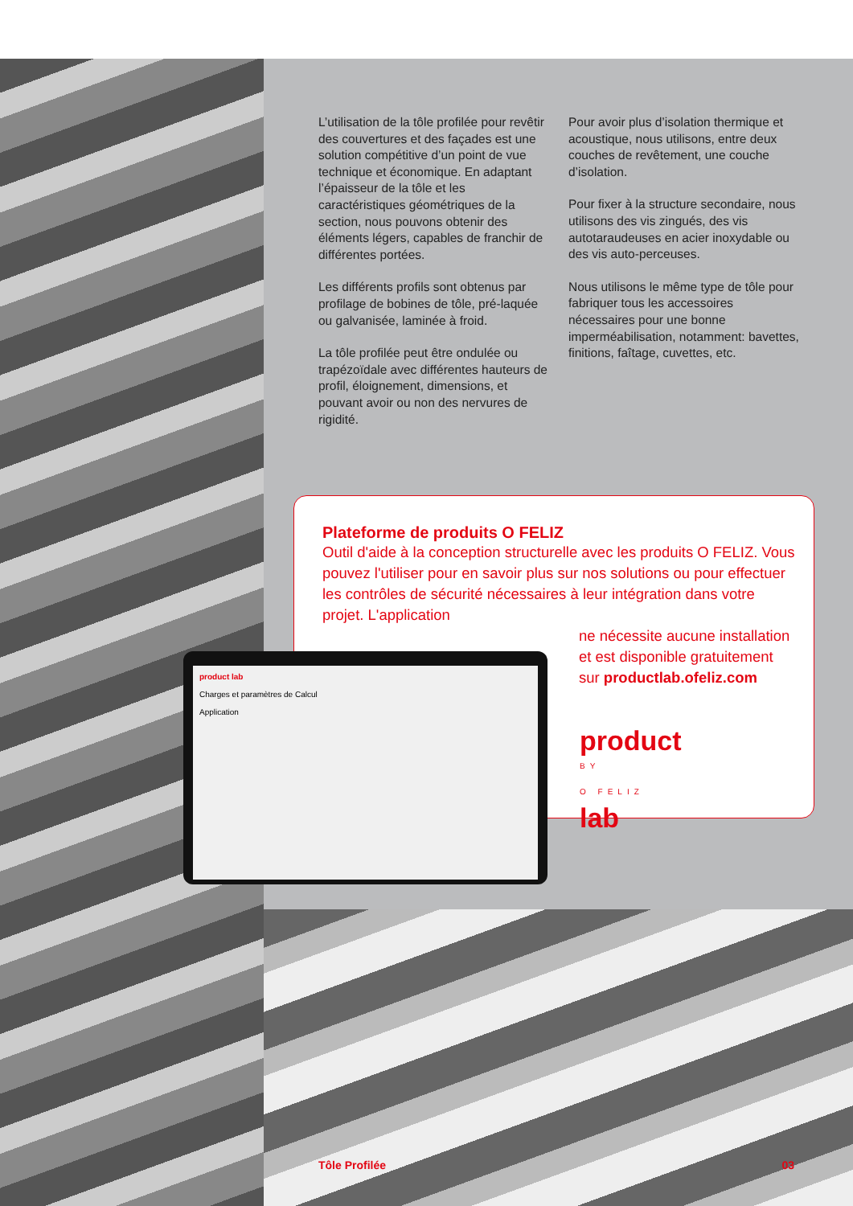L’utilisation de la tôle profilée pour revêtir des couvertures et des façades est une solution compétitive d’un point de vue technique et économique. En adaptant l’épaisseur de la tôle et les caractéristiques géométriques de la section, nous pouvons obtenir des éléments légers, capables de franchir de différentes portées.
Les différents profils sont obtenus par profilage de bobines de tôle, pré-laquée ou galvanisée, laminée à froid.
La tôle profilée peut être ondulée ou trapézoïdale avec différentes hauteurs de profil, éloignement, dimensions, et pouvant avoir ou non des nervures de rigidité.
Pour avoir plus d’isolation thermique et acoustique, nous utilisons, entre deux couches de revêtement, une couche d’isolation.
Pour fixer à la structure secondaire, nous utilisons des vis zingués, des vis autotaraudeuses en acier inoxydable ou des vis auto-perceuses.
Nous utilisons le même type de tôle pour fabriquer tous les accessoires nécessaires pour une bonne imperméabilisation, notamment: bavettes, finitions, faîtage, cuvettes, etc.
Plateforme de produits O FELIZ
Outil d'aide à la conception structurelle avec les produits O FELIZ. Vous pouvez l'utiliser pour en savoir plus sur nos solutions ou pour effectuer les contrôles de sécurité nécessaires à leur intégration dans votre projet. L'application
ne nécessite aucune installation et est disponible gratuitement sur productlab.ofeliz.com
product
BY
O FELIZ
lab
product lab
Charges et paramètres de Calcul
Application
Tôle Profilée 03